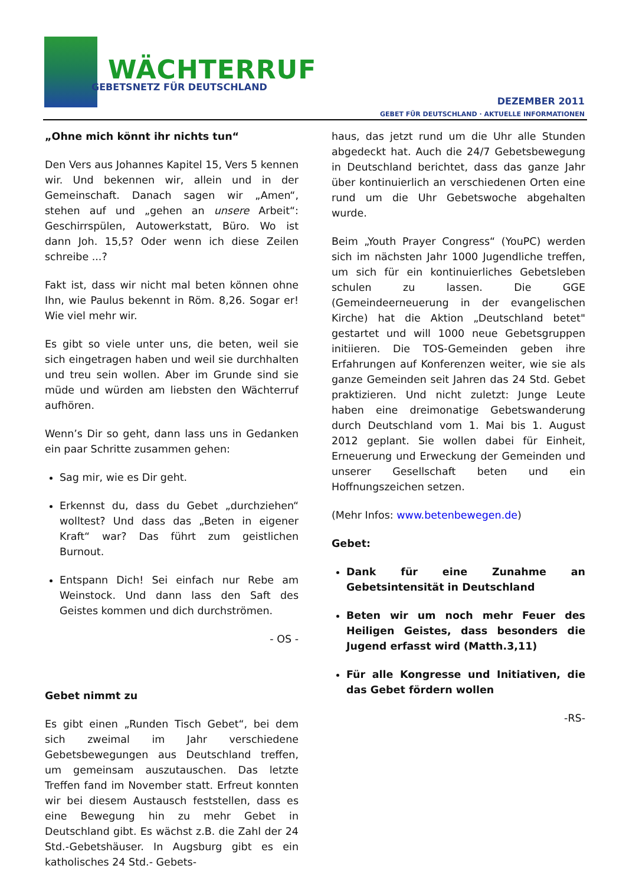WÄCHTERRUF
GEBETSNETZ FÜR DEUTSCHLAND
DEZEMBER 2011
GEBET FÜR DEUTSCHLAND · AKTUELLE INFORMATIONEN
„Ohne mich könnt ihr nichts tun“
Den Vers aus Johannes Kapitel 15, Vers 5 kennen wir. Und bekennen wir, allein und in der Gemeinschaft. Danach sagen wir „Amen“, stehen auf und „gehen an unsere Arbeit“: Geschirrspülen, Autowerkstatt, Büro. Wo ist dann Joh. 15,5? Oder wenn ich diese Zeilen schreibe ...?
Fakt ist, dass wir nicht mal beten können ohne Ihn, wie Paulus bekennt in Röm. 8,26. Sogar er! Wie viel mehr wir.
Es gibt so viele unter uns, die beten, weil sie sich eingetragen haben und weil sie durchhalten und treu sein wollen. Aber im Grunde sind sie müde und würden am liebsten den Wächterruf aufhören.
Wenn’s Dir so geht, dann lass uns in Gedanken ein paar Schritte zusammen gehen:
Sag mir, wie es Dir geht.
Erkennst du, dass du Gebet „durchziehen“ wolltest? Und dass das „Beten in eigener Kraft“ war? Das führt zum geistlichen Burnout.
Entspann Dich! Sei einfach nur Rebe am Weinstock. Und dann lass den Saft des Geistes kommen und dich durchströmen.
- OS -
Gebet nimmt zu
Es gibt einen „Runden Tisch Gebet“, bei dem sich zweimal im Jahr verschiedene Gebetsbewegungen aus Deutschland treffen, um gemeinsam auszutauschen. Das letzte Treffen fand im November statt. Erfreut konnten wir bei diesem Austausch feststellen, dass es eine Bewegung hin zu mehr Gebet in Deutschland gibt. Es wächst z.B. die Zahl der 24 Std.-Gebetshäuser. In Augsburg gibt es ein katholisches 24 Std.- Gebets-
haus, das jetzt rund um die Uhr alle Stunden abgedeckt hat. Auch die 24/7 Gebetsbewegung in Deutschland berichtet, dass das ganze Jahr über kontinuierlich an verschiedenen Orten eine rund um die Uhr Gebetswoche abgehalten wurde.
Beim „Youth Prayer Congress“ (YouPC) werden sich im nächsten Jahr 1000 Jugendliche treffen, um sich für ein kontinuierliches Gebetsleben schulen zu lassen. Die GGE (Gemeindeerneuerung in der evangelischen Kirche) hat die Aktion „Deutschland betet" gestartet und will 1000 neue Gebetsgruppen initiieren. Die TOS-Gemeinden geben ihre Erfahrungen auf Konferenzen weiter, wie sie als ganze Gemeinden seit Jahren das 24 Std. Gebet praktizieren. Und nicht zuletzt: Junge Leute haben eine dreimonatige Gebetswanderung durch Deutschland vom 1. Mai bis 1. August 2012 geplant. Sie wollen dabei für Einheit, Erneuerung und Erweckung der Gemeinden und unserer Gesellschaft beten und ein Hoffnungszeichen setzen.
(Mehr Infos: www.betenbewegen.de)
Gebet:
Dank für eine Zunahme an Gebetsintensität in Deutschland
Beten wir um noch mehr Feuer des Heiligen Geistes, dass besonders die Jugend erfasst wird (Matth.3,11)
Für alle Kongresse und Initiativen, die das Gebet fördern wollen
-RS-